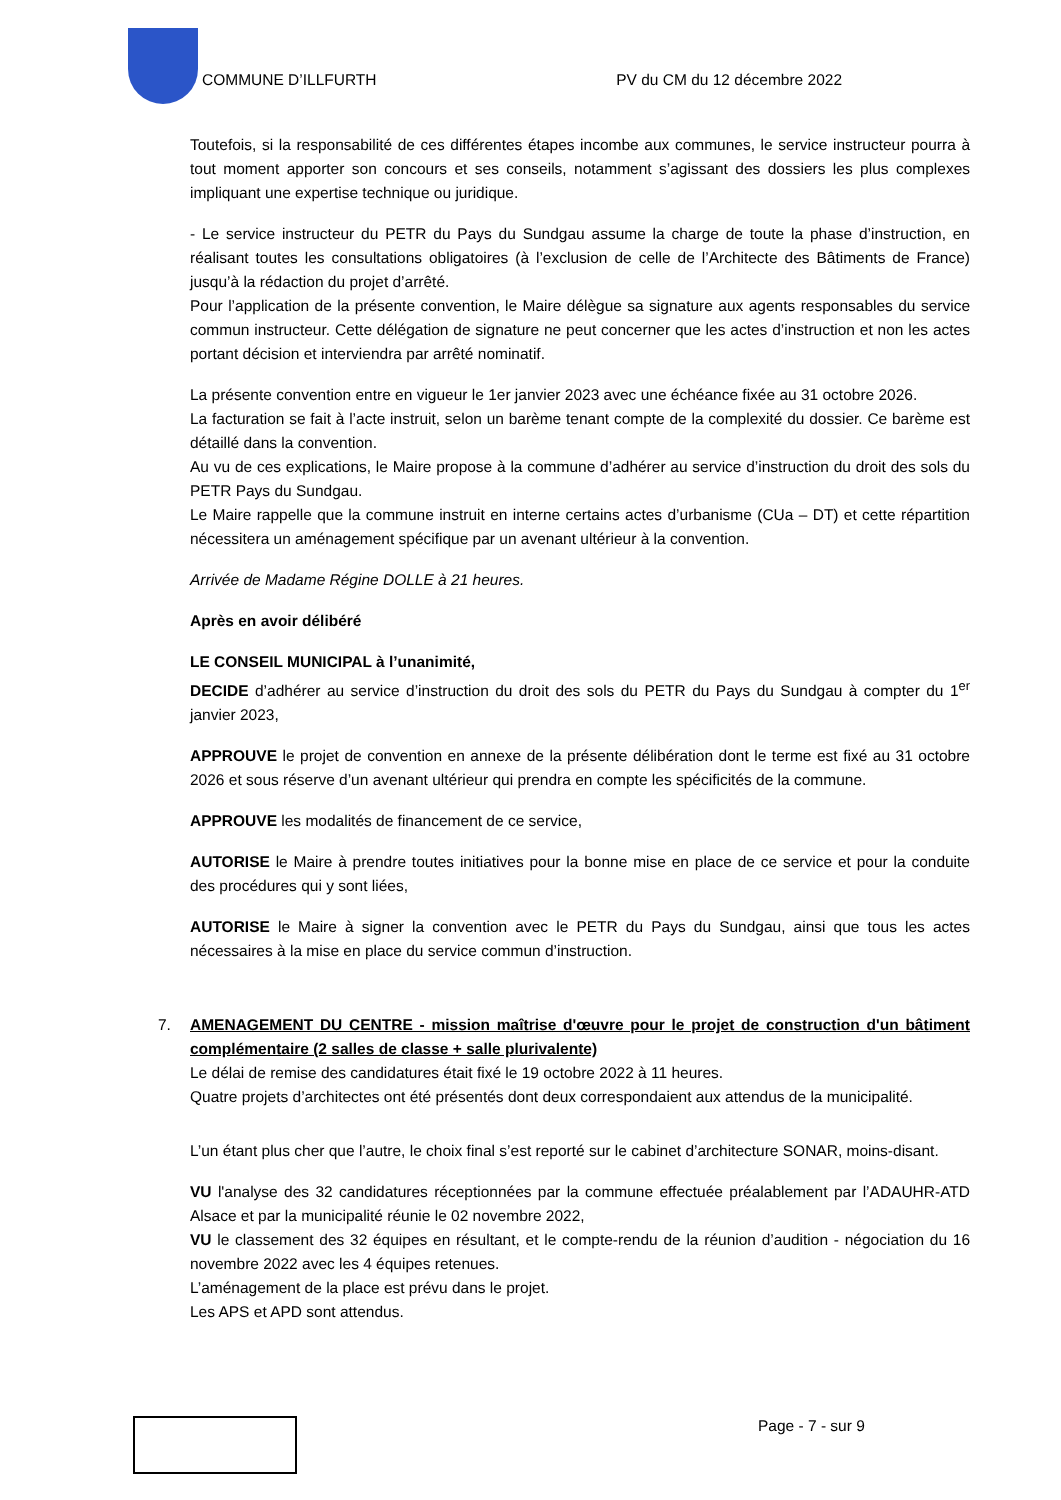COMMUNE D’ILLFURTH PV du CM du 12 décembre 2022
Toutefois, si la responsabilité de ces différentes étapes incombe aux communes, le service instructeur pourra à tout moment apporter son concours et ses conseils, notamment s’agissant des dossiers les plus complexes impliquant une expertise technique ou juridique.
- Le service instructeur du PETR du Pays du Sundgau assume la charge de toute la phase d’instruction, en réalisant toutes les consultations obligatoires (à l’exclusion de celle de l’Architecte des Bâtiments de France) jusqu’à la rédaction du projet d’arrêté.
Pour l’application de la présente convention, le Maire délègue sa signature aux agents responsables du service commun instructeur. Cette délégation de signature ne peut concerner que les actes d’instruction et non les actes portant décision et interviendra par arrêté nominatif.
La présente convention entre en vigueur le 1er janvier 2023 avec une échéance fixée au 31 octobre 2026.
La facturation se fait à l’acte instruit, selon un barème tenant compte de la complexité du dossier. Ce barème est détaillé dans la convention.
Au vu de ces explications, le Maire propose à la commune d’adhérer au service d’instruction du droit des sols du PETR Pays du Sundgau.
Le Maire rappelle que la commune instruit en interne certains actes d’urbanisme (CUa – DT) et cette répartition nécessitera un aménagement spécifique par un avenant ultérieur à la convention.
Arrivée de Madame Régine DOLLE à 21 heures.
Après en avoir délibéré
LE CONSEIL MUNICIPAL à l’unanimité,
DECIDE d’adhérer au service d’instruction du droit des sols du PETR du Pays du Sundgau à compter du 1<sup>er</sup> janvier 2023,
APPROUVE le projet de convention en annexe de la présente délibération dont le terme est fixé au 31 octobre 2026 et sous réserve d’un avenant ultérieur qui prendra en compte les spécificités de la commune.
APPROUVE les modalités de financement de ce service,
AUTORISE le Maire à prendre toutes initiatives pour la bonne mise en place de ce service et pour la conduite des procédures qui y sont liées,
AUTORISE le Maire à signer la convention avec le PETR du Pays du Sundgau, ainsi que tous les actes nécessaires à la mise en place du service commun d’instruction.
7. AMENAGEMENT DU CENTRE - mission maîtrise d'œuvre pour le projet de construction d'un bâtiment complémentaire (2 salles de classe + salle plurivalente)
Le délai de remise des candidatures était fixé le 19 octobre 2022 à 11 heures.
Quatre projets d’architectes ont été présentés dont deux correspondaient aux attendus de la municipalité.
L’un étant plus cher que l’autre, le choix final s’est reporté sur le cabinet d’architecture SONAR, moins-disant.
VU l'analyse des 32 candidatures réceptionnées par la commune effectuée préalablement par l’ADAUHR-ATD Alsace et par la municipalité réunie le 02 novembre 2022,
VU le classement des 32 équipes en résultant, et le compte-rendu de la réunion d’audition - négociation du 16 novembre 2022 avec les 4 équipes retenues.
L’aménagement de la place est prévu dans le projet.
Les APS et APD sont attendus.
Page - 7 - sur 9